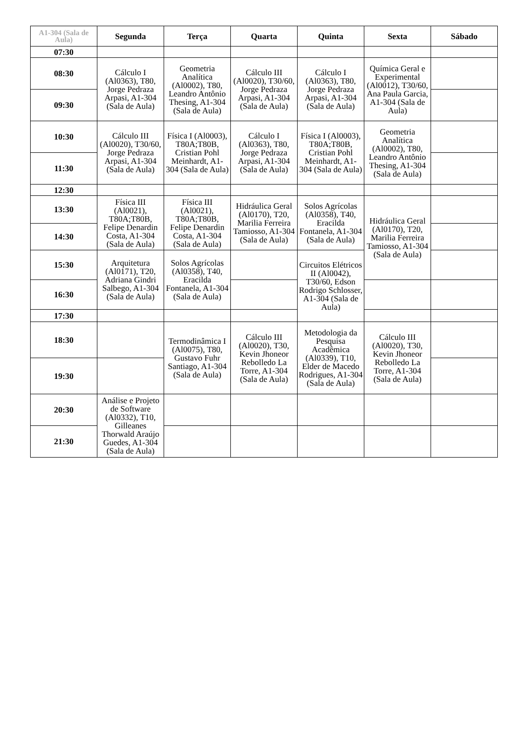| A1-304 (Sala de Aula) | Segunda | Terça | Quarta | Quinta | Sexta | Sábado |
| --- | --- | --- | --- | --- | --- | --- |
| 07:30 | | | | | | |
| 08:30 | Cálculo I (Al0363), T80, Jorge Pedraza Arpasi, A1-304 (Sala de Aula) | Geometria Analítica (Al0002), T80, Leandro Antônio Thesing, A1-304 (Sala de Aula) | Cálculo III (Al0020), T30/60, Jorge Pedraza Arpasi, A1-304 (Sala de Aula) | Cálculo I (Al0363), T80, Jorge Pedraza Arpasi, A1-304 (Sala de Aula) | Química Geral e Experimental (Al0012), T30/60, Ana Paula Garcia, A1-304 (Sala de Aula) | |
| 09:30 | | | | | | |
| 10:30 | Cálculo III (Al0020), T30/60, Jorge Pedraza Arpasi, A1-304 (Sala de Aula) | Física I (Al0003), T80A;T80B, Cristian Pohl Meinhardt, A1-304 (Sala de Aula) | Cálculo I (Al0363), T80, Jorge Pedraza Arpasi, A1-304 (Sala de Aula) | Física I (Al0003), T80A;T80B, Cristian Pohl Meinhardt, A1-304 (Sala de Aula) | Geometria Analítica (Al0002), T80, Leandro Antônio Thesing, A1-304 (Sala de Aula) | |
| 11:30 | | | | | | |
| 12:30 | | | | | | |
| 13:30 | Física III (Al0021), T80A;T80B, Felipe Denardin Costa, A1-304 (Sala de Aula) | Física III (Al0021), T80A;T80B, Felipe Denardin Costa, A1-304 (Sala de Aula) | Hidráulica Geral (Al0170), T20, Marilia Ferreira Tamiosso, A1-304 (Sala de Aula) | Solos Agrícolas (Al0358), T40, Eracilda Fontanela, A1-304 (Sala de Aula) | Hidráulica Geral (Al0170), T20, Marilia Ferreira Tamiosso, A1-304 (Sala de Aula) | |
| 14:30 | | | | | | |
| 15:30 | Arquitetura (Al0171), T20, Adriana Gindri Salbego, A1-304 (Sala de Aula) | Solos Agrícolas (Al0358), T40, Eracilda Fontanela, A1-304 (Sala de Aula) | | Circuitos Elétricos II (Al0042), T30/60, Edson Rodrigo Schlosser, A1-304 (Sala de Aula) | | |
| 16:30 | | | | | | |
| 17:30 | | | | | | |
| 18:30 | | Termodinâmica I (Al0075), T80, Gustavo Fuhr Santiago, A1-304 (Sala de Aula) | Cálculo III (Al0020), T30, Kevin Jhoneor Rebolledo La Torre, A1-304 (Sala de Aula) | Metodologia da Pesquisa Acadêmica (Al0339), T10, Elder de Macedo Rodrigues, A1-304 (Sala de Aula) | Cálculo III (Al0020), T30, Kevin Jhoneor Rebolledo La Torre, A1-304 (Sala de Aula) | |
| 19:30 | | | | | | |
| 20:30 | Análise e Projeto de Software (Al0332), T10, Gilleanes Thorwald Araújo Guedes, A1-304 (Sala de Aula) | | | | | |
| 21:30 | | | | | | |